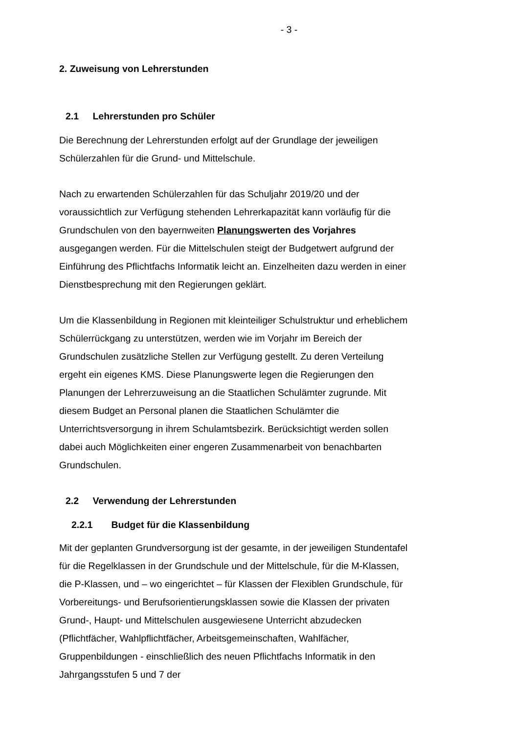- 3 -
2. Zuweisung von Lehrerstunden
2.1 Lehrerstunden pro Schüler
Die Berechnung der Lehrerstunden erfolgt auf der Grundlage der jeweiligen Schülerzahlen für die Grund- und Mittelschule.
Nach zu erwartenden Schülerzahlen für das Schuljahr 2019/20 und der voraussichtlich zur Verfügung stehenden Lehrerkapazität kann vorläufig für die Grundschulen von den bayernweiten Planungswerten des Vorjahres ausgegangen werden. Für die Mittelschulen steigt der Budgetwert aufgrund der Einführung des Pflichtfachs Informatik leicht an. Einzelheiten dazu werden in einer Dienstbesprechung mit den Regierungen geklärt.
Um die Klassenbildung in Regionen mit kleinteiliger Schulstruktur und erheblichem Schülerrückgang zu unterstützen, werden wie im Vorjahr im Bereich der Grundschulen zusätzliche Stellen zur Verfügung gestellt. Zu deren Verteilung ergeht ein eigenes KMS. Diese Planungswerte legen die Regierungen den Planungen der Lehrerzuweisung an die Staatlichen Schulämter zugrunde. Mit diesem Budget an Personal planen die Staatlichen Schulämter die Unterrichtsversorgung in ihrem Schulamtsbezirk. Berücksichtigt werden sollen dabei auch Möglichkeiten einer engeren Zusammenarbeit von benachbarten Grundschulen.
2.2 Verwendung der Lehrerstunden
2.2.1 Budget für die Klassenbildung
Mit der geplanten Grundversorgung ist der gesamte, in der jeweiligen Stundentafel für die Regelklassen in der Grundschule und der Mittelschule, für die M-Klassen, die P-Klassen, und – wo eingerichtet – für Klassen der Flexiblen Grundschule, für Vorbereitungs- und Berufsorientierungsklassen sowie die Klassen der privaten Grund-, Haupt- und Mittelschulen ausgewiesene Unterricht abzudecken (Pflichtfächer, Wahlpflichtfächer, Arbeitsgemeinschaften, Wahlfächer, Gruppenbildungen - einschließlich des neuen Pflichtfachs Informatik in den Jahrgangsstufen 5 und 7 der